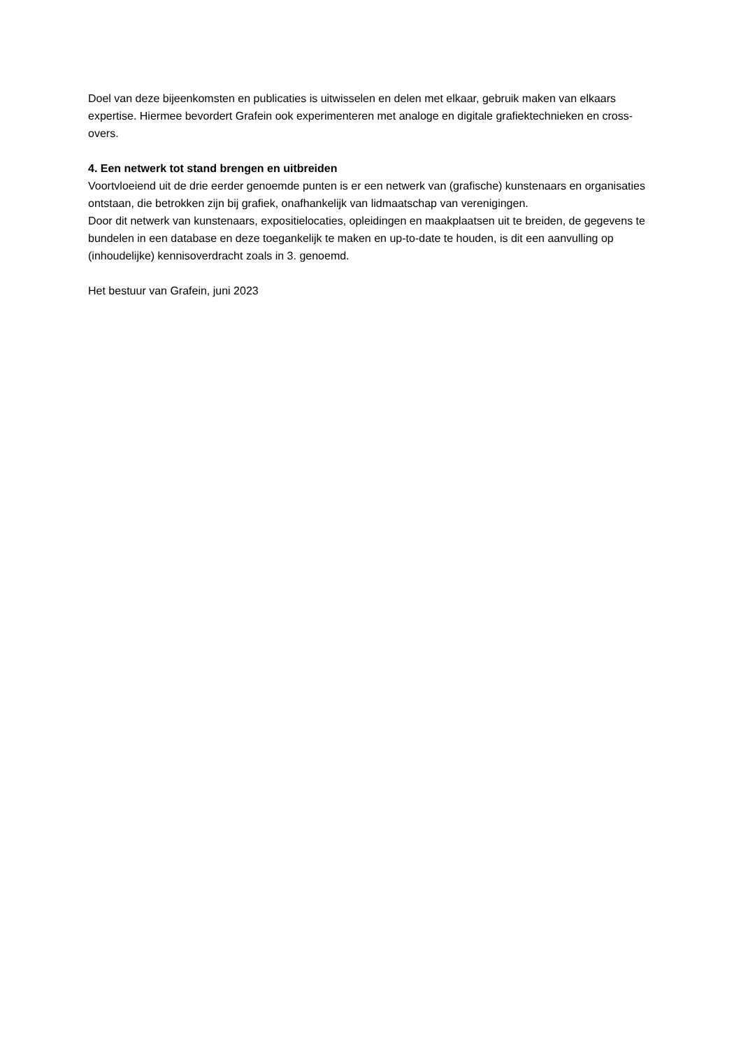Doel van deze bijeenkomsten en publicaties is uitwisselen en delen met elkaar, gebruik maken van elkaars expertise. Hiermee bevordert Grafein ook experimenteren met analoge en digitale grafiektechnieken en cross-overs.
4. Een netwerk tot stand brengen en uitbreiden
Voortvloeiend uit de drie eerder genoemde punten is er een netwerk van (grafische) kunstenaars en organisaties ontstaan, die betrokken zijn bij grafiek, onafhankelijk van lidmaatschap van verenigingen.
Door dit netwerk van kunstenaars, expositielocaties, opleidingen en maakplaatsen uit te breiden, de gegevens te bundelen in een database en deze toegankelijk te maken en up-to-date te houden, is dit een aanvulling op (inhoudelijke) kennisoverdracht zoals in 3. genoemd.
Het bestuur van Grafein, juni 2023